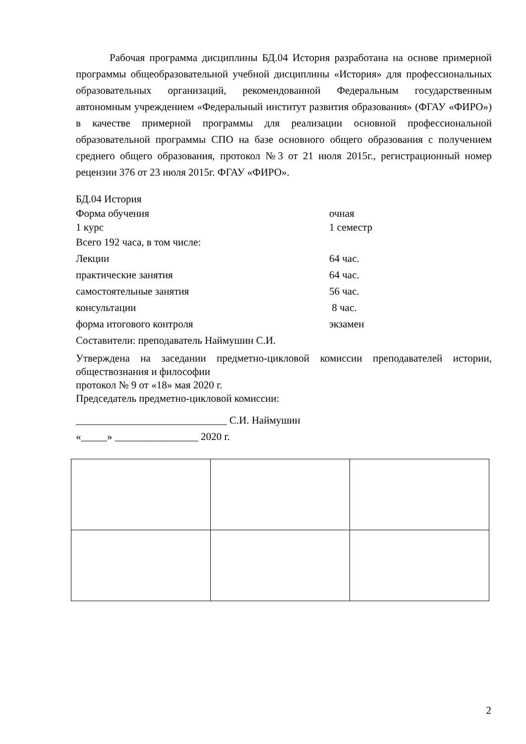Рабочая программа дисциплины БД.04 История разработана на основе примерной программы общеобразовательной учебной дисциплины «История» для профессиональных образовательных организаций, рекомендованной Федеральным государственным автономным учреждением «Федеральный институт развития образования» (ФГАУ «ФИРО») в качестве примерной программы для реализации основной профессиональной образовательной программы СПО на базе основного общего образования с получением среднего общего образования, протокол №3 от 21 июля 2015г., регистрационный номер рецензии 376 от 23 июля 2015г. ФГАУ «ФИРО».
БД.04 История
Форма обучения очная
1 курс 1 семестр
Всего 192 часа, в том числе:
Лекции 64 час.
практические занятия 64 час.
самостоятельные занятия 56 час.
консультации 8 час.
форма итогового контроля экзамен
Составители: преподаватель Наймушин С.И.
Утверждена на заседании предметно-цикловой комиссии преподавателей истории, обществознания и философии
протокол № 9 от «18» мая 2020 г.
Председатель предметно-цикловой комиссии:
_____________________________ С.И. Наймушин
«_____» ________________ 2020 г.
2